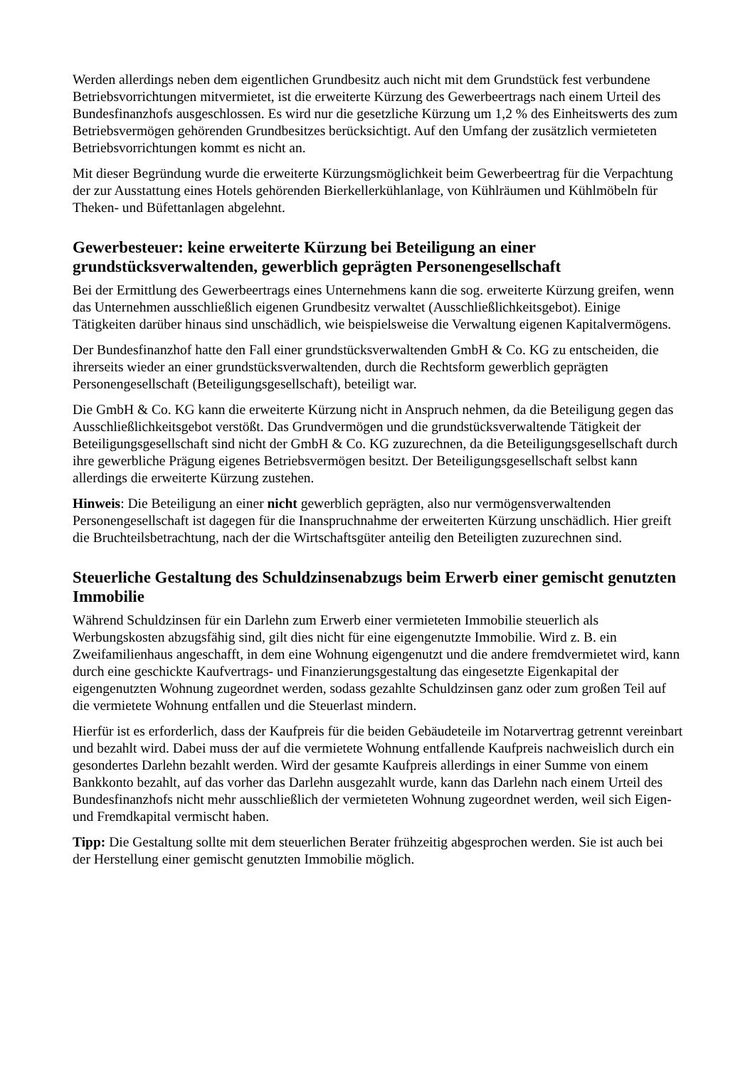Werden allerdings neben dem eigentlichen Grundbesitz auch nicht mit dem Grundstück fest verbundene Betriebsvorrichtungen mitvermietet, ist die erweiterte Kürzung des Gewerbeertrags nach einem Urteil des Bundesfinanzhofs ausgeschlossen. Es wird nur die gesetzliche Kürzung um 1,2 % des Einheitswerts des zum Betriebsvermögen gehörenden Grundbesitzes berücksichtigt. Auf den Umfang der zusätzlich vermieteten Betriebsvorrichtungen kommt es nicht an.
Mit dieser Begründung wurde die erweiterte Kürzungsmöglichkeit beim Gewerbeertrag für die Verpachtung der zur Ausstattung eines Hotels gehörenden Bierkellerkühlanlage, von Kühlräumen und Kühlmöbeln für Theken- und Büfettanlagen abgelehnt.
Gewerbesteuer: keine erweiterte Kürzung bei Beteiligung an einer grundstücksverwaltenden, gewerblich geprägten Personengesellschaft
Bei der Ermittlung des Gewerbeertrags eines Unternehmens kann die sog. erweiterte Kürzung greifen, wenn das Unternehmen ausschließlich eigenen Grundbesitz verwaltet (Ausschließlichkeitsgebot). Einige Tätigkeiten darüber hinaus sind unschädlich, wie beispielsweise die Verwaltung eigenen Kapitalvermögens.
Der Bundesfinanzhof hatte den Fall einer grundstücksverwaltenden GmbH & Co. KG zu entscheiden, die ihrerseits wieder an einer grundstücksverwaltenden, durch die Rechtsform gewerblich geprägten Personengesellschaft (Beteiligungsgesellschaft), beteiligt war.
Die GmbH & Co. KG kann die erweiterte Kürzung nicht in Anspruch nehmen, da die Beteiligung gegen das Ausschließlichkeitsgebot verstößt. Das Grundvermögen und die grundstücksverwaltende Tätigkeit der Beteiligungsgesellschaft sind nicht der GmbH & Co. KG zuzurechnen, da die Beteiligungsgesellschaft durch ihre gewerbliche Prägung eigenes Betriebsvermögen besitzt. Der Beteiligungsgesellschaft selbst kann allerdings die erweiterte Kürzung zustehen.
Hinweis: Die Beteiligung an einer nicht gewerblich geprägten, also nur vermögensverwaltenden Personengesellschaft ist dagegen für die Inanspruchnahme der erweiterten Kürzung unschädlich. Hier greift die Bruchteilsbetrachtung, nach der die Wirtschaftsgüter anteilig den Beteiligten zuzurechnen sind.
Steuerliche Gestaltung des Schuldzinsenabzugs beim Erwerb einer gemischt genutzten Immobilie
Während Schuldzinsen für ein Darlehn zum Erwerb einer vermieteten Immobilie steuerlich als Werbungskosten abzugsfähig sind, gilt dies nicht für eine eigengenutzte Immobilie. Wird z. B. ein Zweifamilienhaus angeschafft, in dem eine Wohnung eigengenutzt und die andere fremdvermietet wird, kann durch eine geschickte Kaufvertrags- und Finanzierungsgestaltung das eingesetzte Eigenkapital der eigengenutzten Wohnung zugeordnet werden, sodass gezahlte Schuldzinsen ganz oder zum großen Teil auf die vermietete Wohnung entfallen und die Steuerlast mindern.
Hierfür ist es erforderlich, dass der Kaufpreis für die beiden Gebäudeteile im Notarvertrag getrennt vereinbart und bezahlt wird. Dabei muss der auf die vermietete Wohnung entfallende Kaufpreis nachweislich durch ein gesondertes Darlehn bezahlt werden. Wird der gesamte Kaufpreis allerdings in einer Summe von einem Bankkonto bezahlt, auf das vorher das Darlehn ausgezahlt wurde, kann das Darlehn nach einem Urteil des Bundesfinanzhofs nicht mehr ausschließlich der vermieteten Wohnung zugeordnet werden, weil sich Eigen- und Fremdkapital vermischt haben.
Tipp: Die Gestaltung sollte mit dem steuerlichen Berater frühzeitig abgesprochen werden. Sie ist auch bei der Herstellung einer gemischt genutzten Immobilie möglich.